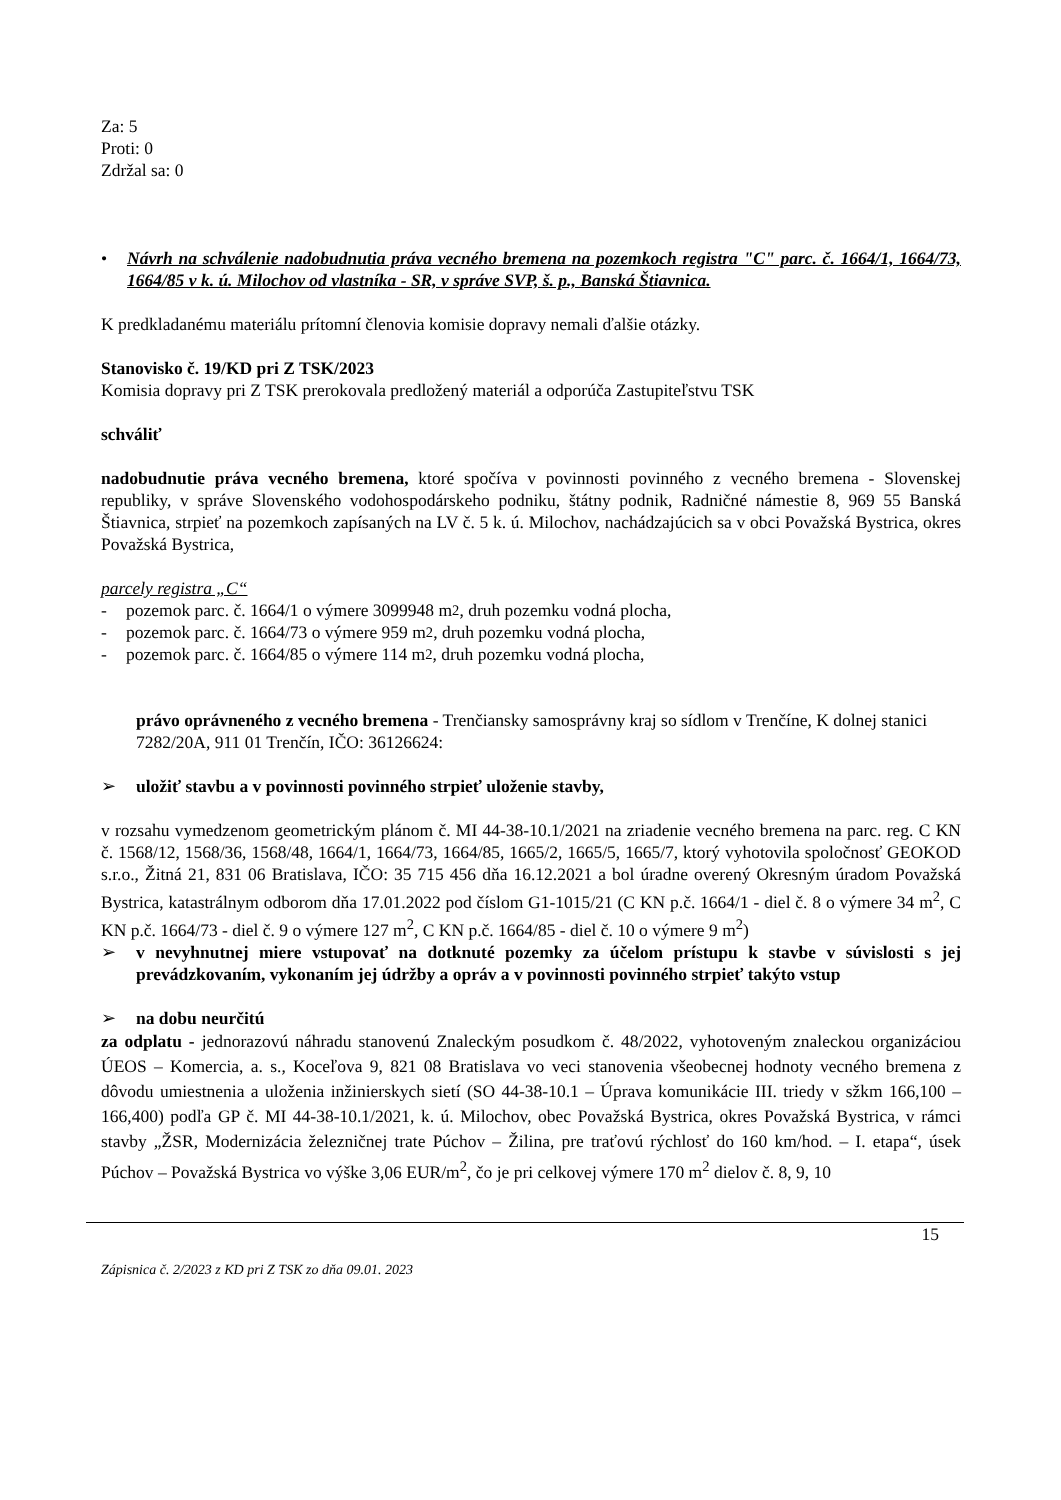Za: 5
Proti: 0
Zdržal sa: 0
• Návrh na schválenie nadobudnutia práva vecného bremena na pozemkoch registra "C" parc. č. 1664/1, 1664/73, 1664/85 v k. ú. Milochov od vlastníka - SR, v správe SVP, š. p., Banská Štiavnica.
K predkladanému materiálu prítomní členovia komisie dopravy nemali ďalšie otázky.
Stanovisko č. 19/KD pri Z TSK/2023
Komisia dopravy pri Z TSK prerokovala predložený materiál a odporúča Zastupiteľstvu TSK
schváliť
nadobudnutie práva vecného bremena, ktoré spočíva v povinnosti povinného z vecného bremena - Slovenskej republiky, v správe Slovenského vodohospodárskeho podniku, štátny podnik, Radničné námestie 8, 969 55 Banská Štiavnica, strpieť na pozemkoch zapísaných na LV č. 5 k. ú. Milochov, nachádzajúcich sa v obci Považská Bystrica, okres Považská Bystrica,
parcely registra „C“
- pozemok parc. č. 1664/1 o výmere 3099948 m<sup>2</sup>, druh pozemku vodná plocha,
- pozemok parc. č. 1664/73 o výmere 959 m<sup>2</sup>, druh pozemku vodná plocha,
- pozemok parc. č. 1664/85 o výmere 114 m<sup>2</sup>, druh pozemku vodná plocha,
právo oprávneného z vecného bremena - Trenčiansky samosprávny kraj so sídlom v Trenčíne, K dolnej stanici 7282/20A, 911 01 Trenčín, IČO: 36126624:
➢ uložiť stavbu a v povinnosti povinného strpieť uloženie stavby,
v rozsahu vymedzenom geometrickým plánom č. MI 44-38-10.1/2021 na zriadenie vecného bremena na parc. reg. C KN č. 1568/12, 1568/36, 1568/48, 1664/1, 1664/73, 1664/85, 1665/2, 1665/5, 1665/7, ktorý vyhotovila spoločnosť GEOKOD s.r.o., Žitná 21, 831 06 Bratislava, IČO: 35 715 456 dňa 16.12.2021 a bol úradne overený Okresným úradom Považská Bystrica, katastrálnym odborom dňa 17.01.2022 pod číslom G1-1015/21 (C KN p.č. 1664/1 - diel č. 8 o výmere 34 m<sup>2</sup>, C KN p.č. 1664/73 - diel č. 9 o výmere 127 m<sup>2</sup>, C KN p.č. 1664/85 - diel č. 10 o výmere 9 m<sup>2</sup>)
➢ v nevyhnutnej miere vstupovať na dotknuté pozemky za účelom prístupu k stavbe v súvislosti s jej prevádzkovaním, vykonaním jej údržby a opráv a v povinnosti povinného strpieť takýto vstup
➢ na dobu neurčitú
za odplatu - jednorazovú náhradu stanovenú Znaleckým posudkom č. 48/2022, vyhotoveným znaleckou organizáciou ÚEOS – Komercia, a. s., Koceľova 9, 821 08 Bratislava vo veci stanovenia všeobecnej hodnoty vecného bremena z dôvodu umiestnenia a uloženia inžinierskych sietí (SO 44-38-10.1 – Úprava komunikácie III. triedy v sžkm 166,100 – 166,400) podľa GP č. MI 44-38-10.1/2021, k. ú. Milochov, obec Považská Bystrica, okres Považská Bystrica, v rámci stavby „ŽSR, Modernizácia železničnej trate Púchov – Žilina, pre traťovú rýchlosť do 160 km/hod. – I. etapa“, úsek Púchov – Považská Bystrica vo výške 3,06 EUR/m<sup>2</sup>, čo je pri celkovej výmere 170 m<sup>2</sup> dielov č. 8, 9, 10
15
Zápisnica č. 2/2023 z KD pri Z TSK zo dňa 09.01. 2023